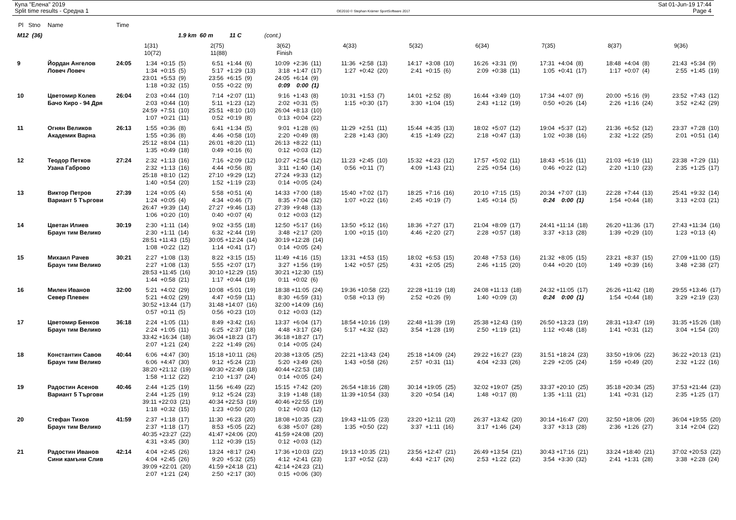Купа "Елена" 2019
Split time results - Средна 1
OE2010 © Stephan Krämer SportSoftware 2017
Sat 01-Jun-19 17:44
Page 4
| Pl Stno | Name | Time | | | | | | | | | |
| --- | --- | --- | --- | --- | --- | --- | --- | --- | --- | --- | --- |
| M12 (36) | | | 1.9 km 60 m 11 C (cont.) | | | | | | | | |
| | | | 1(31) | 2(75) | 3(62) | 4(33) | 5(32) | 6(34) | 7(35) | 8(37) | 9(36) |
| | | | 10(72) | 11(88) | Finish | | | | | | |
| 9 | Йордан Ангелов | 24:05 | 1:34 +0:15 (5) | 6:51 +1:44 (6) | 10:09 +2:36 (11) | 11:36 +2:58 (13) | 14:17 +3:08 (10) | 16:26 +3:31 (9) | 17:31 +4:04 (8) | 18:48 +4:04 (8) | 21:43 +5:34 (9) |
| | Ловеч Ловеч | | 1:34 +0:15 (5) | 5:17 +1:29 (13) | 3:18 +1:47 (17) | 1:27 +0:42 (20) | 2:41 +0:15 (6) | 2:09 +0:38 (11) | 1:05 +0:41 (17) | 1:17 +0:07 (4) | 2:55 +1:45 (19) |
| | | | 23:01 +5:53 (9) | 23:56 +6:15 (9) | 24:05 +6:14 (9) | | | | | | |
| | | | 1:18 +0:32 (15) | 0:55 +0:22 (9) | 0:09 0:00 (1) | | | | | | |
| 10 | Цветомир Колев | 26:04 | 2:03 +0:44 (10) | 7:14 +2:07 (11) | 9:16 +1:43 (8) | 10:31 +1:53 (7) | 14:01 +2:52 (8) | 16:44 +3:49 (10) | 17:34 +4:07 (9) | 20:00 +5:16 (9) | 23:52 +7:43 (12) |
| | Бачо Киро - 94 Дря | | 2:03 +0:44 (10) | 5:11 +1:23 (12) | 2:02 +0:31 (5) | 1:15 +0:30 (17) | 3:30 +1:04 (15) | 2:43 +1:12 (19) | 0:50 +0:26 (14) | 2:26 +1:16 (24) | 3:52 +2:42 (29) |
| | | | 24:59 +7:51 (10) | 25:51 +8:10 (10) | 26:04 +8:13 (10) | | | | | | |
| | | | 1:07 +0:21 (11) | 0:52 +0:19 (8) | 0:13 +0:04 (22) | | | | | | |
| 11 | Огнян Великов | 26:13 | 1:55 +0:36 (8) | 6:41 +1:34 (5) | 9:01 +1:28 (6) | 11:29 +2:51 (11) | 15:44 +4:35 (13) | 18:02 +5:07 (12) | 19:04 +5:37 (12) | 21:36 +6:52 (12) | 23:37 +7:28 (10) |
| | Академик Варна | | 1:55 +0:36 (8) | 4:46 +0:58 (10) | 2:20 +0:49 (8) | 2:28 +1:43 (30) | 4:15 +1:49 (22) | 2:18 +0:47 (13) | 1:02 +0:38 (16) | 2:32 +1:22 (25) | 2:01 +0:51 (14) |
| | | | 25:12 +8:04 (11) | 26:01 +8:20 (11) | 26:13 +8:22 (11) | | | | | | |
| | | | 1:35 +0:49 (18) | 0:49 +0:16 (6) | 0:12 +0:03 (12) | | | | | | |
| 12 | Теодор Петков | 27:24 | 2:32 +1:13 (16) | 7:16 +2:09 (12) | 10:27 +2:54 (12) | 11:23 +2:45 (10) | 15:32 +4:23 (12) | 17:57 +5:02 (11) | 18:43 +5:16 (11) | 21:03 +6:19 (11) | 23:38 +7:29 (11) |
| | Узана Габрово | | 2:32 +1:13 (16) | 4:44 +0:56 (8) | 3:11 +1:40 (14) | 0:56 +0:11 (7) | 4:09 +1:43 (21) | 2:25 +0:54 (16) | 0:46 +0:22 (12) | 2:20 +1:10 (23) | 2:35 +1:25 (17) |
| | | | 25:18 +8:10 (12) | 27:10 +9:29 (12) | 27:24 +9:33 (12) | | | | | | |
| | | | 1:40 +0:54 (20) | 1:52 +1:19 (23) | 0:14 +0:05 (24) | | | | | | |
| 13 | Виктор Петров | 27:39 | 1:24 +0:05 (4) | 5:58 +0:51 (4) | 14:33 +7:00 (18) | 15:40 +7:02 (17) | 18:25 +7:16 (16) | 20:10 +7:15 (15) | 20:34 +7:07 (13) | 22:28 +7:44 (13) | 25:41 +9:32 (14) |
| | Вариант 5 Търгови | | 1:24 +0:05 (4) | 4:34 +0:46 (7) | 8:35 +7:04 (32) | 1:07 +0:22 (16) | 2:45 +0:19 (7) | 1:45 +0:14 (5) | 0:24 0:00 (1) | 1:54 +0:44 (18) | 3:13 +2:03 (21) |
| | | | 26:47 +9:39 (14) | 27:27 +9:46 (13) | 27:39 +9:48 (13) | | | | | | |
| | | | 1:06 +0:20 (10) | 0:40 +0:07 (4) | 0:12 +0:03 (12) | | | | | | |
| 14 | Цветан Илиев | 30:19 | 2:30 +1:11 (14) | 9:02 +3:55 (18) | 12:50 +5:17 (16) | 13:50 +5:12 (16) | 18:36 +7:27 (17) | 21:04 +8:09 (17) | 24:41 +11:14 (18) | 26:20 +11:36 (17) | 27:43 +11:34 (16) |
| | Браун тим Велико | | 2:30 +1:11 (14) | 6:32 +2:44 (19) | 3:48 +2:17 (20) | 1:00 +0:15 (10) | 4:46 +2:20 (27) | 2:28 +0:57 (18) | 3:37 +3:13 (28) | 1:39 +0:29 (10) | 1:23 +0:13 (4) |
| | | | 28:51 +11:43 (15) | 30:05 +12:24 (14) | 30:19 +12:28 (14) | | | | | | |
| | | | 1:08 +0:22 (12) | 1:14 +0:41 (17) | 0:14 +0:05 (24) | | | | | | |
| 15 | Михаил Рачев | 30:21 | 2:27 +1:08 (13) | 8:22 +3:15 (15) | 11:49 +4:16 (15) | 13:31 +4:53 (15) | 18:02 +6:53 (15) | 20:48 +7:53 (16) | 21:32 +8:05 (15) | 23:21 +8:37 (15) | 27:09 +11:00 (15) |
| | Браун тим Велико | | 2:27 +1:08 (13) | 5:55 +2:07 (17) | 3:27 +1:56 (19) | 1:42 +0:57 (25) | 4:31 +2:05 (25) | 2:46 +1:15 (20) | 0:44 +0:20 (10) | 1:49 +0:39 (16) | 3:48 +2:38 (27) |
| | | | 28:53 +11:45 (16) | 30:10 +12:29 (15) | 30:21 +12:30 (15) | | | | | | |
| | | | 1:44 +0:58 (21) | 1:17 +0:44 (19) | 0:11 +0:02 (6) | | | | | | |
| 16 | Милен Иванов | 32:00 | 5:21 +4:02 (29) | 10:08 +5:01 (19) | 18:38 +11:05 (24) | 19:36 +10:58 (22) | 22:28 +11:19 (18) | 24:08 +11:13 (18) | 24:32 +11:05 (17) | 26:26 +11:42 (18) | 29:55 +13:46 (17) |
| | Север Плевен | | 5:21 +4:02 (29) | 4:47 +0:59 (11) | 8:30 +6:59 (31) | 0:58 +0:13 (9) | 2:52 +0:26 (9) | 1:40 +0:09 (3) | 0:24 0:00 (1) | 1:54 +0:44 (18) | 3:29 +2:19 (23) |
| | | | 30:52 +13:44 (17) | 31:48 +14:07 (16) | 32:00 +14:09 (16) | | | | | | |
| | | | 0:57 +0:11 (5) | 0:56 +0:23 (10) | 0:12 +0:03 (12) | | | | | | |
| 17 | Цветомир Бенков | 36:18 | 2:24 +1:05 (11) | 8:49 +3:42 (16) | 13:37 +6:04 (17) | 18:54 +10:16 (19) | 22:48 +11:39 (19) | 25:38 +12:43 (19) | 26:50 +13:23 (19) | 28:31 +13:47 (19) | 31:35 +15:26 (18) |
| | Браун тим Велико | | 2:24 +1:05 (11) | 6:25 +2:37 (18) | 4:48 +3:17 (24) | 5:17 +4:32 (32) | 3:54 +1:28 (19) | 2:50 +1:19 (21) | 1:12 +0:48 (18) | 1:41 +0:31 (12) | 3:04 +1:54 (20) |
| | | | 33:42 +16:34 (18) | 36:04 +18:23 (17) | 36:18 +18:27 (17) | | | | | | |
| | | | 2:07 +1:21 (24) | 2:22 +1:49 (26) | 0:14 +0:05 (24) | | | | | | |
| 18 | Константин Савов | 40:44 | 6:06 +4:47 (30) | 15:18 +10:11 (26) | 20:38 +13:05 (25) | 22:21 +13:43 (24) | 25:18 +14:09 (24) | 29:22 +16:27 (23) | 31:51 +18:24 (23) | 33:50 +19:06 (22) | 36:22 +20:13 (21) |
| | Браун тим Велико | | 6:06 +4:47 (30) | 9:12 +5:24 (23) | 5:20 +3:49 (26) | 1:43 +0:58 (26) | 2:57 +0:31 (11) | 4:04 +2:33 (26) | 2:29 +2:05 (24) | 1:59 +0:49 (20) | 2:32 +1:22 (16) |
| | | | 38:20 +21:12 (19) | 40:30 +22:49 (18) | 40:44 +22:53 (18) | | | | | | |
| | | | 1:58 +1:12 (22) | 2:10 +1:37 (24) | 0:14 +0:05 (24) | | | | | | |
| 19 | Радостин Асенов | 40:46 | 2:44 +1:25 (19) | 11:56 +6:49 (22) | 15:15 +7:42 (20) | 26:54 +18:16 (28) | 30:14 +19:05 (25) | 32:02 +19:07 (25) | 33:37 +20:10 (25) | 35:18 +20:34 (25) | 37:53 +21:44 (23) |
| | Вариант 5 Търгови | | 2:44 +1:25 (19) | 9:12 +5:24 (23) | 3:19 +1:48 (18) | 11:39 +10:54 (33) | 3:20 +0:54 (14) | 1:48 +0:17 (8) | 1:35 +1:11 (21) | 1:41 +0:31 (12) | 2:35 +1:25 (17) |
| | | | 39:11 +22:03 (21) | 40:34 +22:53 (19) | 40:46 +22:55 (19) | | | | | | |
| | | | 1:18 +0:32 (15) | 1:23 +0:50 (20) | 0:12 +0:03 (12) | | | | | | |
| 20 | Стефан Тихов | 41:59 | 2:37 +1:18 (17) | 11:30 +6:23 (20) | 18:08 +10:35 (23) | 19:43 +11:05 (23) | 23:20 +12:11 (20) | 26:37 +13:42 (20) | 30:14 +16:47 (20) | 32:50 +18:06 (20) | 36:04 +19:55 (20) |
| | Браун тим Велико | | 2:37 +1:18 (17) | 8:53 +5:05 (22) | 6:38 +5:07 (28) | 1:35 +0:50 (22) | 3:37 +1:11 (16) | 3:17 +1:46 (24) | 3:37 +3:13 (28) | 2:36 +1:26 (27) | 3:14 +2:04 (22) |
| | | | 40:35 +23:27 (22) | 41:47 +24:06 (20) | 41:59 +24:08 (20) | | | | | | |
| | | | 4:31 +3:45 (30) | 1:12 +0:39 (15) | 0:12 +0:03 (12) | | | | | | |
| 21 | Радостин Иванов | 42:14 | 4:04 +2:45 (26) | 13:24 +8:17 (24) | 17:36 +10:03 (22) | 19:13 +10:35 (21) | 23:56 +12:47 (21) | 26:49 +13:54 (21) | 30:43 +17:16 (21) | 33:24 +18:40 (21) | 37:02 +20:53 (22) |
| | Сини камъни Слив | | 4:04 +2:45 (26) | 9:20 +5:32 (25) | 4:12 +2:41 (23) | 1:37 +0:52 (23) | 4:43 +2:17 (26) | 2:53 +1:22 (22) | 3:54 +3:30 (32) | 2:41 +1:31 (28) | 3:38 +2:28 (24) |
| | | | 39:09 +22:01 (20) | 41:59 +24:18 (21) | 42:14 +24:23 (21) | | | | | | |
| | | | 2:07 +1:21 (24) | 2:50 +2:17 (30) | 0:15 +0:06 (30) | | | | | | |